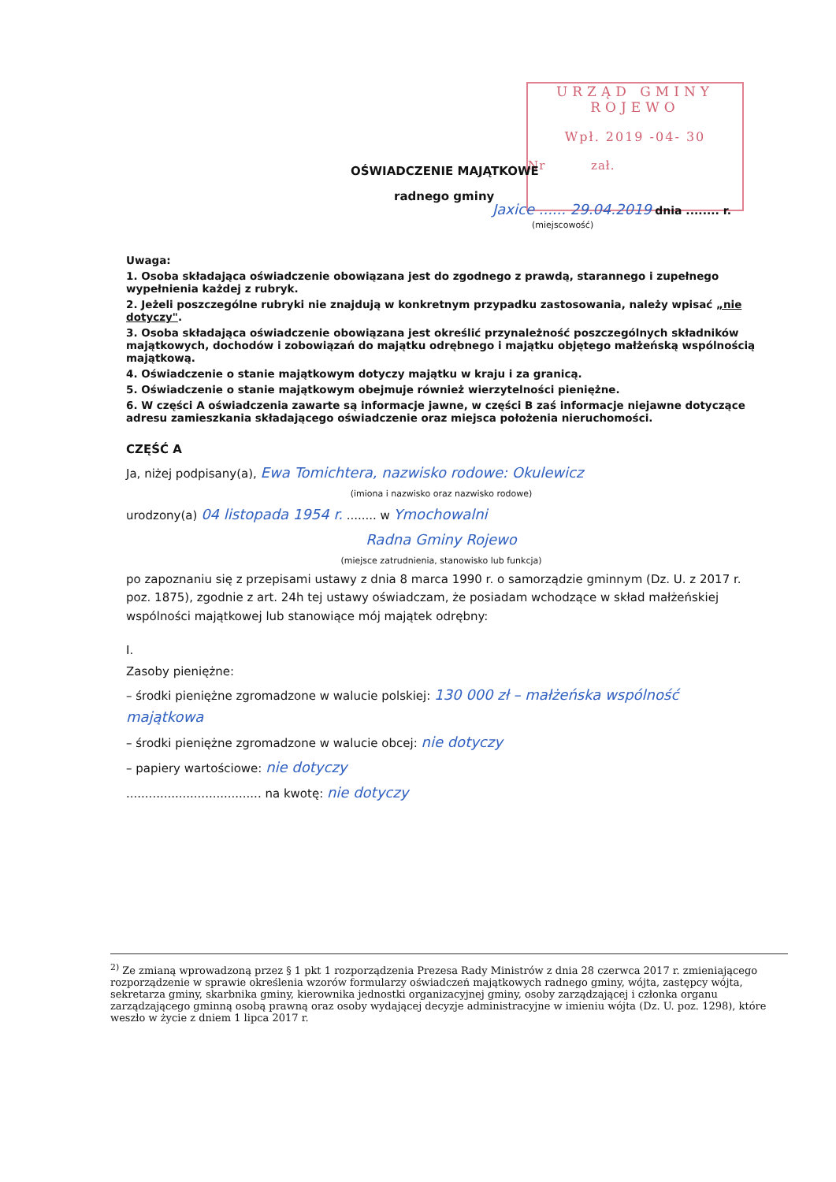URZĄD GMINY
ROJEWO
Wpł. 2019 -04- 30
Nr zał.
OŚWIADCZENIE MAJĄTKOWE
radnego gminy
Jaxice ...... 29.04.2019 dnia ........ r.
(miejscowość)
Uwaga:
1. Osoba składająca oświadczenie obowiązana jest do zgodnego z prawdą, starannego i zupełnego wypełnienia każdej z rubryk.
2. Jeżeli poszczególne rubryki nie znajdują w konkretnym przypadku zastosowania, należy wpisać „nie dotyczy".
3. Osoba składająca oświadczenie obowiązana jest określić przynależność poszczególnych składników majątkowych, dochodów i zobowiązań do majątku odrębnego i majątku objętego małżeńską wspólnością majątkową.
4. Oświadczenie o stanie majątkowym dotyczy majątku w kraju i za granicą.
5. Oświadczenie o stanie majątkowym obejmuje również wierzytelności pieniężne.
6. W części A oświadczenia zawarte są informacje jawne, w części B zaś informacje niejawne dotyczące adresu zamieszkania składającego oświadczenie oraz miejsca położenia nieruchomości.
CZĘŚĆ A
Ja, niżej podpisany(a), Ewa Tomichtera, nazwisko rodowe: Okulewicz
(imiona i nazwisko oraz nazwisko rodowe)
urodzony(a) 04 listopada 1954 r. ........ w Ymochowalni
Radna Gminy Rojewo
(miejsce zatrudnienia, stanowisko lub funkcja)
po zapoznaniu się z przepisami ustawy z dnia 8 marca 1990 r. o samorządzie gminnym (Dz. U. z 2017 r. poz. 1875), zgodnie z art. 24h tej ustawy oświadczam, że posiadam wchodzące w skład małżeńskiej wspólności majątkowej lub stanowiące mój majątek odrębny:
I.
Zasoby pieniężne:
– środki pieniężne zgromadzone w walucie polskiej: 130 000 zł – małżeńska wspólność majątkowa
– środki pieniężne zgromadzone w walucie obcej: nie dotyczy
– papiery wartościowe: nie dotyczy
.................................... na kwotę: nie dotyczy
<sup>2)</sup> Ze zmianą wprowadzoną przez § 1 pkt 1 rozporządzenia Prezesa Rady Ministrów z dnia 28 czerwca 2017 r. zmieniającego rozporządzenie w sprawie określenia wzorów formularzy oświadczeń majątkowych radnego gminy, wójta, zastępcy wójta, sekretarza gminy, skarbnika gminy, kierownika jednostki organizacyjnej gminy, osoby zarządzającej i członka organu zarządzającego gminną osobą prawną oraz osoby wydającej decyzje administracyjne w imieniu wójta (Dz. U. poz. 1298), które weszło w życie z dniem 1 lipca 2017 r.